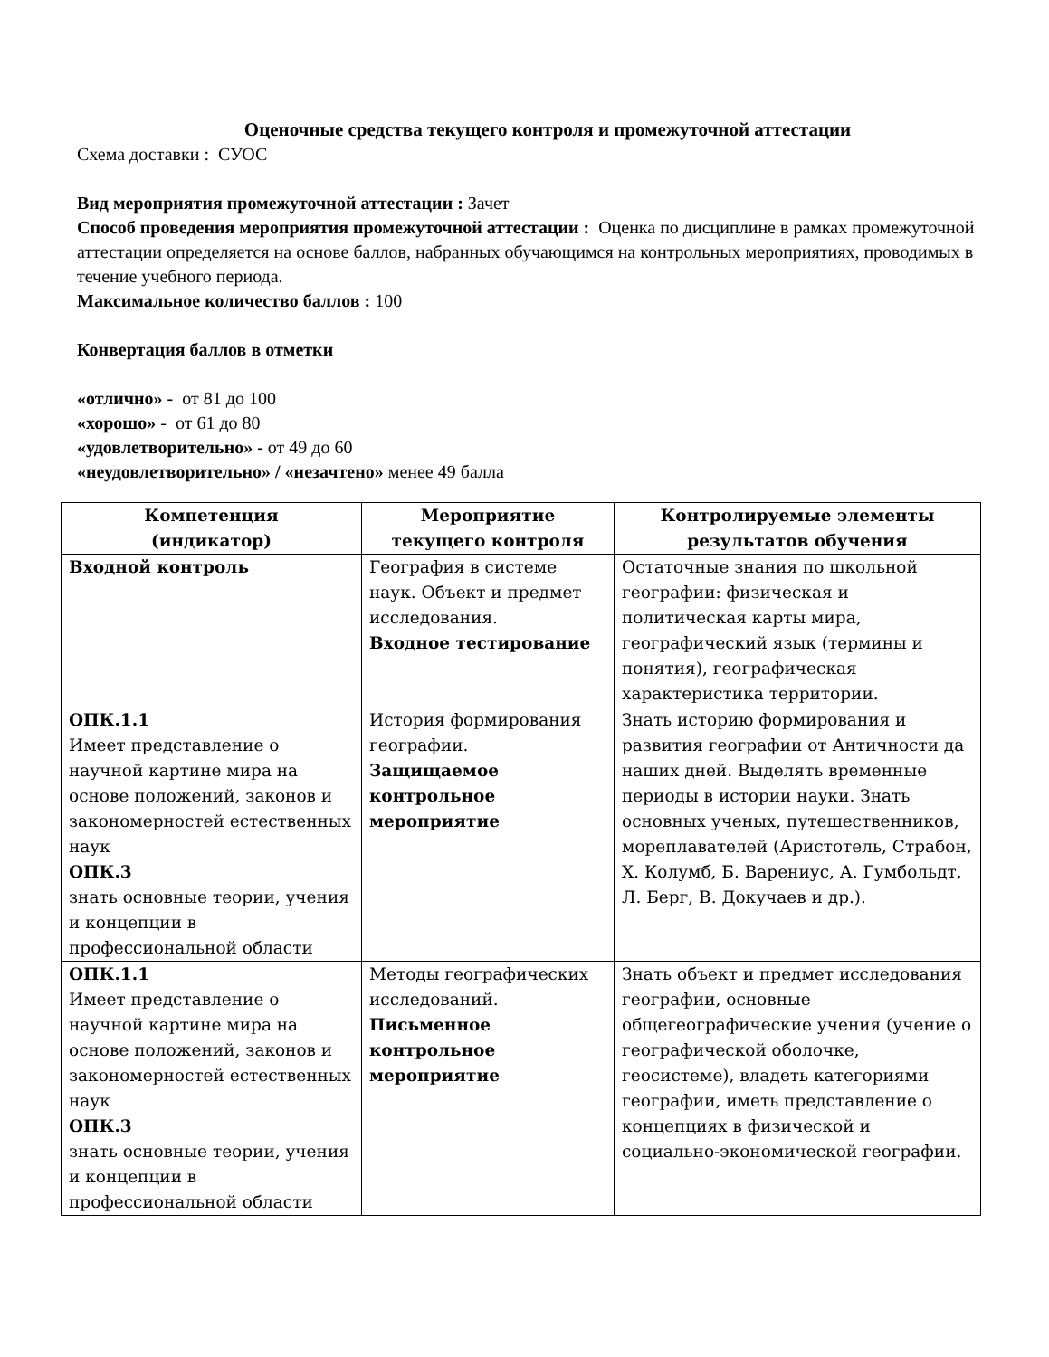Оценочные средства текущего контроля и промежуточной аттестации
Схема доставки : СУОС
Вид мероприятия промежуточной аттестации : Зачет
Способ проведения мероприятия промежуточной аттестации : Оценка по дисциплине в рамках промежуточной аттестации определяется на основе баллов, набранных обучающимся на контрольных мероприятиях, проводимых в течение учебного периода.
Максимальное количество баллов : 100
Конвертация баллов в отметки
«отлично» - от 81 до 100
«хорошо» - от 61 до 80
«удовлетворительно» - от 49 до 60
«неудовлетворительно» / «незачтено» менее 49 балла
| Компетенция (индикатор) | Мероприятие текущего контроля | Контролируемые элементы результатов обучения |
| --- | --- | --- |
| Входной контроль | География в системе наук. Объект и предмет исследования. Входное тестирование | Остаточные знания по школьной географии: физическая и политическая карты мира, географический язык (термины и понятия), географическая характеристика территории. |
| ОПК.1.1 Имеет представление о научной картине мира на основе положений, законов и закономерностей естественных наук ОПК.3 знать основные теории, учения и концепции в профессиональной области | История формирования географии. Защищаемое контрольное мероприятие | Знать историю формирования и развития географии от Античности да наших дней. Выделять временные периоды в истории науки. Знать основных ученых, путешественников, мореплавателей (Аристотель, Страбон, Х. Колумб, Б. Варениус, А. Гумбольдт, Л. Берг, В. Докучаев и др.). |
| ОПК.1.1 Имеет представление о научной картине мира на основе положений, законов и закономерностей естественных наук ОПК.3 знать основные теории, учения и концепции в профессиональной области | Методы географических исследований. Письменное контрольное мероприятие | Знать объект и предмет исследования географии, основные общегеографические учения (учение о географической оболочке, геосистеме), владеть категориями географии, иметь представление о концепциях в физической и социально-экономической географии. |